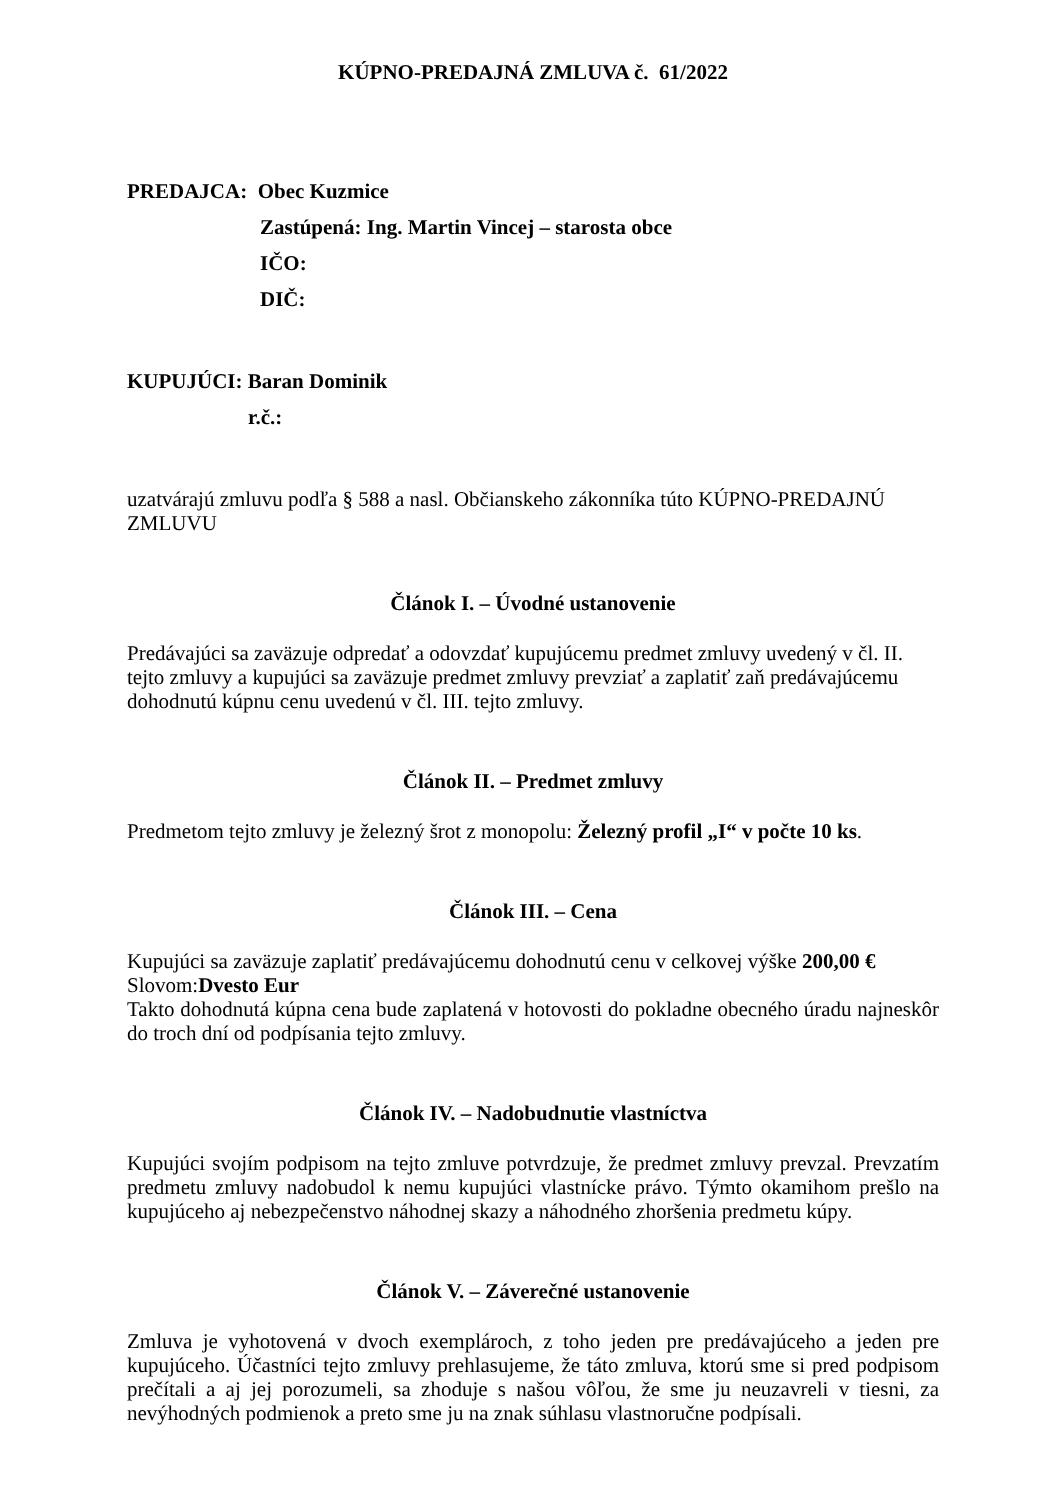KÚPNO-PREDAJNÁ ZMLUVA č. 61/2022
PREDAJCA: Obec Kuzmice
Zastúpená: Ing. Martin Vincej – starosta obce
IČO:
DIČ:
KUPUJÚCI: Baran Dominik
r.č.:
uzatvárajú zmluvu podľa § 588 a nasl. Občianskeho zákonníka túto KÚPNO-PREDAJNÚ ZMLUVU
Článok I. – Úvodné ustanovenie
Predávajúci sa zaväzuje odpredať a odovzdať kupujúcemu predmet zmluvy uvedený v čl. II. tejto zmluvy a kupujúci sa zaväzuje predmet zmluvy prevziať a zaplatiť zaň predávajúcemu dohodnutú kúpnu cenu uvedenú v čl. III. tejto zmluvy.
Článok II. – Predmet zmluvy
Predmetom tejto zmluvy je železný šrot z monopolu: Železný profil „I“ v počte 10 ks.
Článok III. – Cena
Kupujúci sa zaväzuje zaplatiť predávajúcemu dohodnutú cenu v celkovej výške 200,00 €
Slovom:Dvesto Eur
Takto dohodnutá kúpna cena bude zaplatená v hotovosti do pokladne obecného úradu najneskôr do troch dní od podpísania tejto zmluvy.
Článok IV. – Nadobudnutie vlastníctva
Kupujúci svojím podpisom na tejto zmluve potvrdzuje, že predmet zmluvy prevzal. Prevzatím predmetu zmluvy nadobudol k nemu kupujúci vlastnícke právo. Týmto okamihom prešlo na kupujúceho aj nebezpečenstvo náhodnej skazy a náhodného zhoršenia predmetu kúpy.
Článok V. – Záverečné ustanovenie
Zmluva je vyhotovená v dvoch exemplároch, z toho jeden pre predávajúceho a jeden pre kupujúceho. Účastníci tejto zmluvy prehlasujeme, že táto zmluva, ktorú sme si pred podpisom prečítali a aj jej porozumeli, sa zhoduje s našou vôľou, že sme ju neuzavreli v tiesni, za nevýhodných podmienok a preto sme ju na znak súhlasu vlastnoručne podpísali.